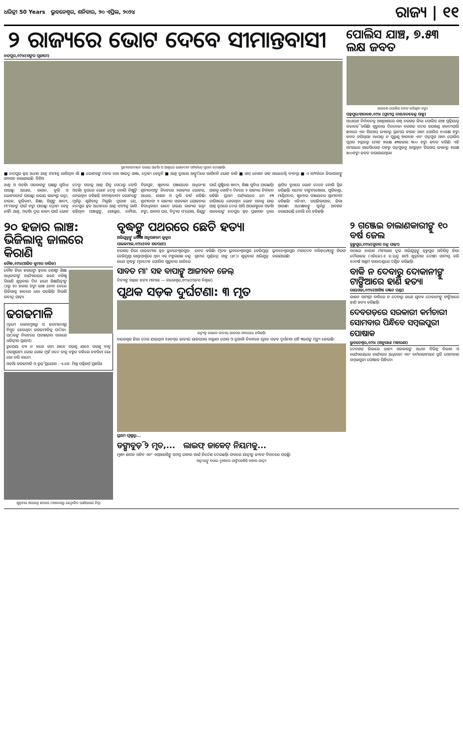ଧରିତ୍ରୀ 50 Years ଭୁବନେଶ୍ୱର, ଶନିବାର, ୨୦ ଏପ୍ରିଲ, ୨୦୨୪
ରାଜ୍ୟ | ୧୧
୨ ରାଜ୍ୟରେ ଭୋଟ ଦେବେ ସୀମାନ୍ତବାସୀ
ନନ୍ଦପୁର,୧୯।୪(ଶଙ୍କର ପୂଜାରୀ)
ଗ୍ରାମବାସୀମାନେ ଉଭୟ ଓଡ଼ିଶା ଓ ଆନ୍ଧ୍ରରେ ଭୋଟଦାନ ସମ୍ପର୍କରେ ସୂଚନା ଦେଉଛନ୍ତି।
■ ନନ୍ଦପୁର ବ୍ଲକ୍ ଅଧୀନ ଆନ୍ଧ୍ର ସୀମାକୁ ଲାଗିଥିବା ଗାଁ ■ ଭୋଟରଙ୍କ ମନର କଥା ଖାଇଦୁ ଆଖା, ଦ୍ରୋହୀ ହେବୁନି ■ ଆନ୍ଧ୍ର ବୁଥରେ ଆଙ୍ଗୁଠିରେ ଲାଗିବନି ଭୋଟ କାଳି ■ ୱାନ୍ ନେଶନ ୱାନ୍ ଆଇଡେଣ୍ଟି ବ୍ୟବସ୍ଥା ■ ଏ ସମ୍ପର୍କରେ ଜିଲାପାଳଙ୍କୁ ଅବଗତ କରାଯାଇଛି: ବିଡିଓ
ଆନ୍ଧ୍ର ଓ ଓଡ଼ିଶା ସରକାରଙ୍କ ପକ୍ଷରୁ ସୁବିଧା ପାଉଛୁ। ଆଧାର, ରାଶନ, କୁଲି ଓ ଭୋଟରକାର୍ଡ ପାଉଛୁ। ଉଭୟ ରାଜ୍ୟରୁ ଭତ୍ତା, ଚାଉଳ, କୁଲିକାମ, ଶିକ୍ଷା, ଶିଶୁଙ୍କ ଖାଦ୍ୟ, ମା'ମାନଙ୍କ ପାଇଁ ଟଙ୍କା ପାଉଛୁ। ଦ୍ରୋହୀ ହେବୁ ନାହିଁ। ଆନ୍ଧ୍ର, ଓଡ଼ିଶା ଦୁଇ ରାଜ୍ୟ ପାଇଁ ଭୋଟ ଦେବୁ। ସକାଳୁ ଆନ୍ଧ୍ର ଯିବୁ ସେଠାରୁ ଫେରି ଓଡ଼ିଶା ବୁଥରେ ଭୋଟ ଦେବୁ ବୋଲି ନିଷ୍ପତ୍ତି ନେଇଥିବା କହିଛନ୍ତି ସୀମାନ୍ତବାସୀ। ଭୋଟରଙ୍କ ମୁହଁରୁ ଶୁଣିବାକୁ ମିଳୁଛି। ପ୍ରକାଶ ଯେ, ନନ୍ଦପୁର ବ୍ଲକ ଅଧୀନରେ ଆନ୍ଧ୍ର ସୀମାକୁ ଲାଗି ରହିଥିବା ପାଞ୍ଚଲୁଙ୍ଗ, ଗୋଲୁର, ଚାମ୍ପିଆ, ବିଲପୁଟ, ଖୁନବର ପଞ୍ଚାୟତର ଅଧିକାଂଶ ଗ୍ରାମବାସୀଙ୍କ ନିକଟରେ ୨ରାଜ୍ୟର ଭୋଟର, ଆଧାର, ରାଶନ ଓ କୁଲି କାର୍ଡ ରହିଛି। ଗ୍ରାମବାସୀ ୨ ରାଜ୍ୟର ସରକାରୀ ଯୋଜନାର ହିତାଧିକାରୀ ଭାବେ ଉଭୟ ରାଜ୍ୟର ଭତ୍ତା ଟଙ୍କା, ଆବାସ ଘର, ବିଦ୍ୟୁତ୍ ସଂଯୋଗ, ଶିଶୁଙ୍କ ପାଇଁ ପୁଷ୍ଟିକର ଖାଦ୍ୟ, ଶିକ୍ଷା ସୁବିଧା ପାଉଛନ୍ତି। ଆଗକୁ ଗୋଟିଏ ଦିନରେ ୨ ରାଜ୍ୟର ନିର୍ବାଚନ ରହିଛି। ପ୍ରଥମ ପର୍ଯ୍ୟାୟରେ ମେ ୧୩ ତାରିଖରେ ହେଉଥିବା ଭୋଟ ସକାଳୁ ଯାଇ ଆନ୍ଧ୍ର ବୁଥରେ ଦେଇ ଆସି ଅପରାହ୍ଣରେ ଓଡ଼ିଶା ସରକାରଙ୍କ ନନ୍ଦପୁର ବ୍ଲକ ପ୍ରଶାସନ ଦ୍ୱାରା ସ୍ଥାପିତ ବୁଥରେ ଭୋଟ ଦେବେ ବୋଲି ସ୍ଥିର କରିଛନ୍ତି। ସମେତ ବାଙ୍କାମାଖୋଲା, ପୁଲିକଣ୍ଡା, ମାଣ୍ଡିପଦର, ଖୁନବର ପଞ୍ଚାୟତର ଗ୍ରାମବାସୀ କହିଛନ୍ତି। ଏଡିଏମ, ଉପଜିଲାପାଳ, ଜିଲା ଆରକ୍ଷୀ ଅଧୀକ୍ଷକଙ୍କୁ ପୂର୍ବରୁ ଅବଗତ କରାଯାଇଛି ବୋଲି ସେ କହିଛନ୍ତି।
ପୋଲିସ ଯାଞ୍ଚ, ୭.୫୩ ଲକ୍ଷ ଜବତ
ଝାରବନ୍ଧ ପୋଲିସ ଜବତ କରିଥିବା ଟଙ୍କା।
ପଦ୍ମପୁର/ଝାରବନ୍ଧ,୧୯।୪ (ପ୍ରଦୀପ୍ତ ଦାଶ/ଦେବେନ୍ଦ୍ର ସାହୁ)
ସାଧାରଣ ନିର୍ବାଚନକୁ ଆଖିଆଗରେ ରଖି ବରଗଡ଼ ଜିଲା ପୋଲିସ ଯାଞ୍ଚ ପ୍ରକ୍ରିୟାକୁ କଡ଼ାକଡ଼ି କରିଛି। ଗୁରୁବାର ଦିନବେଳା ବରଗଡ଼ ସଦର ଉପଖଣ୍ଡ ହଳଦୀପାଲି ଛକରେ ଏକ ପିକ୍ଅପ୍ ଭ୍ୟାନରୁ ସ୍ଥାନୀୟ ଟାଉନ ଥାନା ପୋଲିସ ୧୦ଲକ୍ଷ ଟଙ୍କା ଜବତ କରିଥିଲା। ୨୪ଘଣ୍ଟା ନ ପୁରୁଣୁ ଝାରବନ୍ଧ ଏବଂ ପଦ୍ମପୁର ଥାନା ପୋଲିସ ପୃଥକ ୨ସ୍ଥାନରୁ ମୋଟ୍ ୭ଲକ୍ଷ ୫୩ହଜାର ୩୦୦ ଟଙ୍କା ଜବତ କରିଛି। ଏହି ସମୟରେ ଗାଇସିଲେଟ୍ ପଟରୁ ପଦ୍ମପୁରକୁ ଆସୁଥିବା ପିକ୍ଅପ୍ ଭ୍ୟାନରୁ ୧ଲକ୍ଷ ୫୦୦ଟଙ୍କା ଜବତ କରାଯାଇଥିଲା।
୨୦ ହଜାର ଲାଞ୍ଚ: ଭିଜିଲାନ୍ସ ଜାଲରେ କିରାଣି
ବୌଦ୍ଧ,୧୯।୪(ଅଜିତ କୁମାର ବାରିକ)
ବୌଦ୍ଧ ଜିଲା ହରଭଙ୍ଗା ବ୍ଲକର ଗୋଷ୍ଠୀ ଶିକ୍ଷା ଅଧିକାରୀଙ୍କ କାର୍ଯ୍ୟାଳୟର ଜଣେ ବରିଷ୍ଠ କିରାଣି ଶୁକ୍ରବାର ଦିନ ଜଣେ ଶିକ୍ଷୟିତ୍ରୀଙ୍କ ଠାରୁ ୨୦ ହଜାର ଟଙ୍କା ଲାଞ୍ଚ ନେବା ବେଳେ ଭିଜିଲାନ୍ସ ହାତରେ ଧରା ପଡ଼ିଛନ୍ତି। କିରାଣି ରବୀନ୍ଦ୍ର ପାଢ଼ୀ।
ଢଗଢମାଳି
(କ୍ରମେ ଲୋକମୁଖରୁ ଓ ଜନମାନସରୁ ବିସ୍ମୃତ ହେଉଥିବା ଢଗଢମାଳିକୁ ପାଠିକା-ପାଠକଙ୍କ ନିକଟରେ ପହଞ୍ଚାଇବା ସକାଶେ ଧରିତ୍ରୀର ପ୍ରୟାସ)
ରୁପେୟା କ୍ୟା ନ କରେ କାମ ଆବେ ପରଶୁ ଯାବେ ପରଶୁ ବାବୁ ପରଶୁରାମ। ରୋଜ ରୋଜ ମୁହଁ ନଦେ ତାକୁ ବହୁତ କହିଲେ ଚଟକିନା ଭୋ ଭୋ କରି କାନ୍ଦେ।
ଓଡ଼ିଆ ଢଗଢମାଳି ଓ ରୂଢ଼ି ପ୍ରୟୋଗ - ଏ.କେ. ମିଶ୍ର ପବ୍ଲିଶର୍ସ ପ୍ରାଃଲିଃ
ଶୁକ୍ରବାର ଅପରାହ୍ନ ୫ଟାରେ ମହାକାଶରୁ ଉତ୍ତୋଳିତ ପାଣିପାଗର ଚିତ୍ର।
ବୃଦ୍ଧଙ୍କୁ ପଥରରେ ଛେଚି ହତ୍ୟା
ଅଭିଯୁକ୍ତଙ୍କୁ ଧରିଲା ଅନୁସନ୍ଧାନୀ କୁକୁର
ପାଇକମାଳ,୧୯।୪(ବଡ ଶତପଥୀ)
ବରଗଡ଼ ଜିଲା ପାଇକମାଳ ବ୍ଲକ ଭୁବନେଶ୍ୱରପୁର-ଚେରିମୁଣ୍ଡା ରାସ୍ତାପାର୍ଶ୍ୱରେ ଥିବା ଏକ ମହୁଲଗଛ ତଳୁ ଜଣେ ବୃଦ୍ଧଙ୍କ ମୃତଦେହ ପୋଲିସ ଗୁରୁବାର ରାତିରେ ଜବତ କରିଛି। ମୃତକ ଭୁବନେଶ୍ୱରପୁର ଚେରିମୁଣ୍ଡା ଗ୍ରାମର ପୂର୍ଣ୍ଣଚନ୍ଦ୍ର ସାହୁ (୬୮)। ଶୁକ୍ରବାର ଅଭିଯୁକ୍ତ ଭୁବନେଶ୍ୱରପୁର ମହାଦେବ ବରିହା(୪୩)ଙ୍କୁ ଗିରଫ କରାଯାଇଛି।
ସାବତ ମା' ସହ ବାପାଙ୍କୁ ଆଜୀବନ ଜେଲ୍
ଦିବ୍ୟାଙ୍ଗ ସନ୍ତାନ ହତ୍ୟା ମାମଲା — ବାଲେଶ୍ୱର,୧୯।୪(ମାନସ ବିଶ୍ୱାଳ)
ପୃଥକ ସଡ଼କ ଦୁର୍ଘଟଣା: ୩ ମୃତ
ଉତ୍ତ୍ୟକ୍ତ ଲୋକେ ଜାତୀୟ ରାଜପଥ ଅବରୋଧ କରିଛନ୍ତି।
ବାଲେଶ୍ୱର ଜିଲା ଦେଇ ଯାଇଥିବା ୧୬ନମ୍ବର ଜାତୀୟ ରାଜପଥର ବାରୁଣୀ ପୋଲ ଓ ନୁଆଗାଁ ନିକଟରେ ପୃଥକ ସଡ଼କ ଦୁର୍ଘଟଣା ଘଟି ୩ଜଣଙ୍କ ମୃତ୍ୟୁ ହୋଇଛି।
ପ୍ରଥମ ପୃଷ୍ଠାରୁ...
ଡଙ୍ଗାବୁଡ଼ି ୨ ମୃତ,... ଲାଇଫ୍ ଜାକେଟ୍ ନିୟମକୁ...
ମୁଖ୍ୟ ଶାସନ ସଚିବ ଏବଂ ଏସ୍ଆରସିଙ୍କୁ ସମସ୍ତ ଉଦ୍ଧାର ପାଇଁ ନିର୍ଦ୍ଦେଶ ଦେଇଛନ୍ତି। ଫଳରେ ଯାତ୍ରୀଙ୍କ ଜୀବନ ବିପଦରେ ପଡ଼ୁଛି।
ଆତ୍ମୀୟଙ୍କୁ ହରାଇ ଦୁଃଖରେ ଭାଙ୍ଗିପଡ଼ିଛନ୍ତି ଉଦ୍ଧାର ଯାତ୍ରୀ।
୨ ଗଞ୍ଜେଇ ଚାଲାଣକାରୀଙ୍କୁ ୧୦ ବର୍ଷ ଜେଲ
ବ୍ରହ୍ମପୁର,୧୯।୪(ସୁବାସ ଚନ୍ଦ୍ର ପାଢ଼ୀ)
ଗଞ୍ଜେଇ ଚାଲାଣ ମାମଲାର ଦୁଇ ଅଭିଯୁକ୍ତଙ୍କୁ ବ୍ରହ୍ମପୁର ଅତିରିକ୍ତ ଜିଲା ଦୌରାଜଜ୍ (ଏଡିଜେ)-୧ ଡ.ଇନ୍ଦୁ ଶର୍ମା ଶୁକ୍ରବାର ଦୋଷୀ ସାବ୍ୟସ୍ତ କରି ୧୦ବର୍ଷ ସଶ୍ରମ କାରାଦଣ୍ଡରେ ଦଣ୍ଡିତ କରିଛନ୍ତି।
ବାକି ନ ଦେବାରୁ ଦୋକାନୀଙ୍କୁ ଟାଙ୍ଗିଆରେ ହାଣି ହତ୍ୟା
ରାୟଗଡ଼ା,୧୯।୪(ଆଶିଷ ରଞ୍ଜନ ପଣ୍ଡା)
ରାଶନ ସାମଗ୍ରୀ ବାକିରେ ନ ଦେବାରୁ ଜଣେ ଯୁବକ ଦୋକାନୀଙ୍କୁ ଟାଙ୍ଗିଆରେ ହାଣି ହତ୍ୟା କରିଛନ୍ତି।
ଦେବଗଡ଼ରେ ସରକାରୀ କର୍ମଚାରୀ ସୋମବାର ପିନ୍ଧିବେ ସମ୍ବଲପୁରୀ ପୋଷାକ
ଭୁବନେଶ୍ୱର,୧୯।୪ (ଅନୁରାଧା ମହାରଣା)
ଦେବଗଡ଼ ଜିଲାରେ ରାଜ୍ୟ ସରକାରଙ୍କ ଅଧୀନ ବିଭିନ୍ନ ବିଭାଗ ଓ କାର୍ଯ୍ୟାଳୟରେ କାର୍ଯ୍ୟରତ ଅଧିକାରୀ ଏବଂ କର୍ମଚାରୀମାନେ ପ୍ରତି ସୋମବାର ସମ୍ବଲପୁରୀ ପୋଷାକ ପିନ୍ଧିବେ।